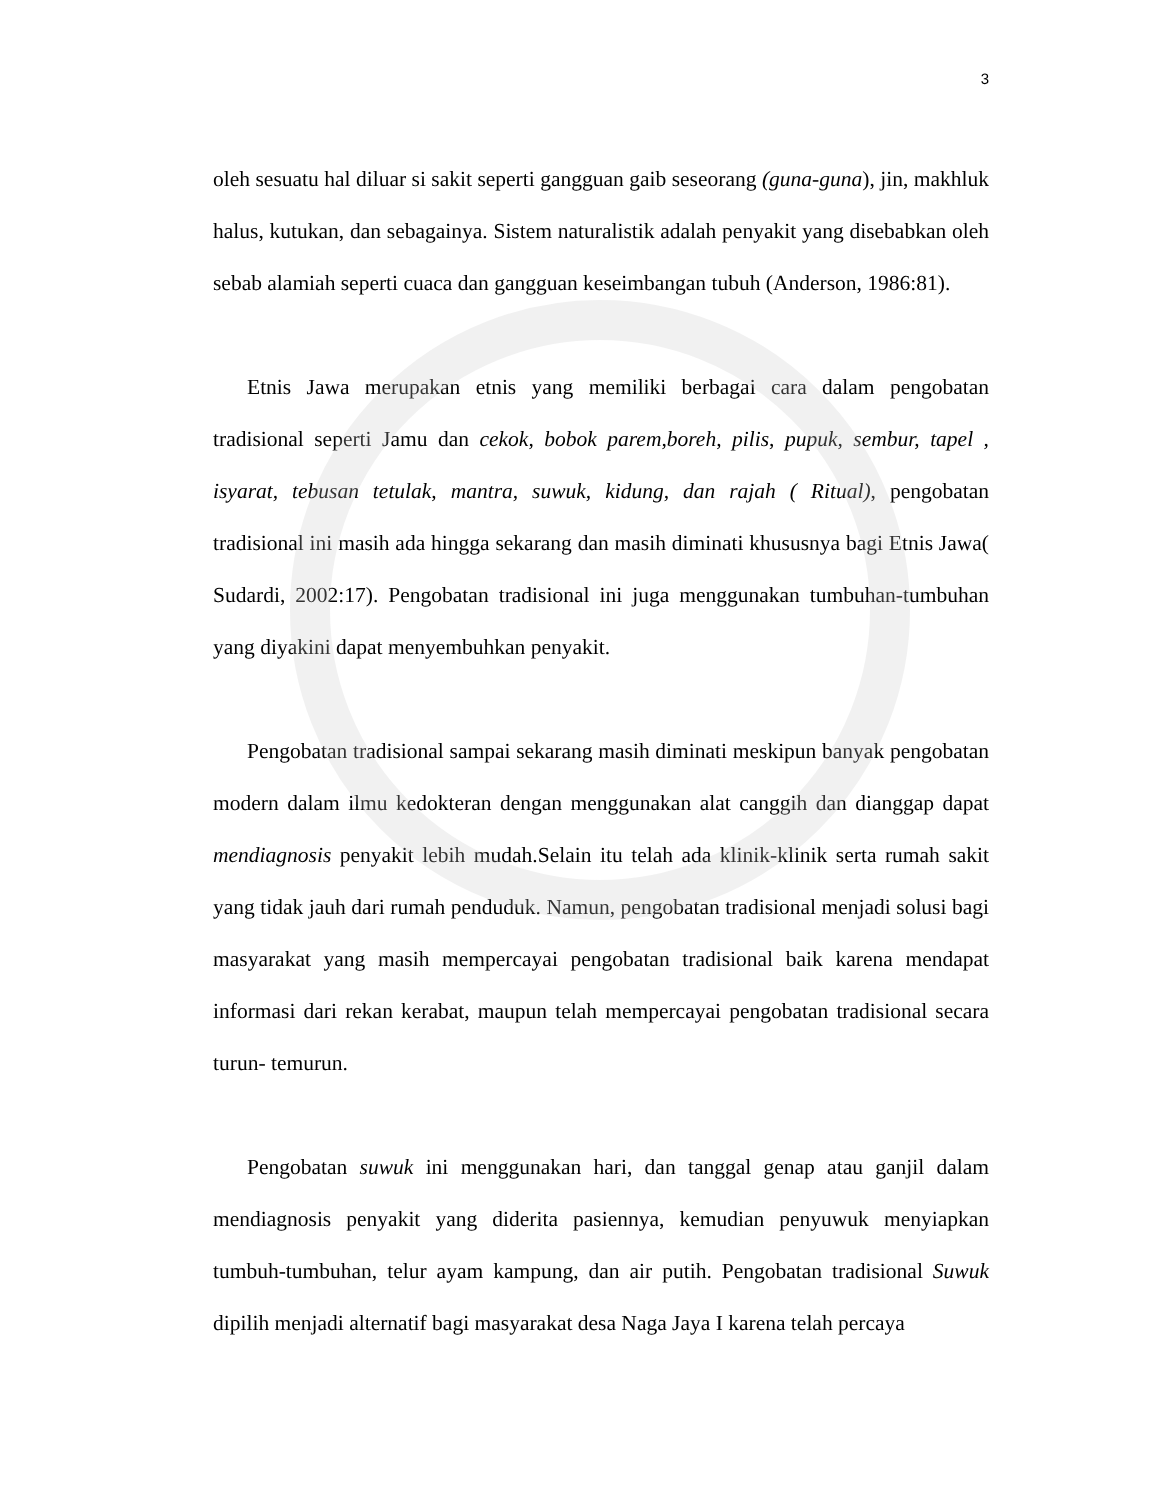3
oleh sesuatu hal diluar si sakit seperti gangguan gaib seseorang (guna-guna), jin, makhluk halus, kutukan, dan sebagainya. Sistem naturalistik adalah penyakit yang disebabkan oleh sebab alamiah seperti cuaca dan gangguan keseimbangan tubuh (Anderson, 1986:81).
Etnis Jawa merupakan etnis yang memiliki berbagai cara dalam pengobatan tradisional seperti Jamu dan cekok, bobok parem,boreh, pilis, pupuk, sembur, tapel , isyarat, tebusan tetulak, mantra, suwuk, kidung, dan rajah ( Ritual), pengobatan tradisional ini masih ada hingga sekarang dan masih diminati khususnya bagi Etnis Jawa( Sudardi, 2002:17). Pengobatan tradisional ini juga menggunakan tumbuhan-tumbuhan yang diyakini dapat menyembuhkan penyakit.
Pengobatan tradisional sampai sekarang masih diminati meskipun banyak pengobatan modern dalam ilmu kedokteran dengan menggunakan alat canggih dan dianggap dapat mendiagnosis penyakit lebih mudah.Selain itu telah ada klinik-klinik serta rumah sakit yang tidak jauh dari rumah penduduk. Namun, pengobatan tradisional menjadi solusi bagi masyarakat yang masih mempercayai pengobatan tradisional baik karena mendapat informasi dari rekan kerabat, maupun telah mempercayai pengobatan tradisional secara turun- temurun.
Pengobatan suwuk ini menggunakan hari, dan tanggal genap atau ganjil dalam mendiagnosis penyakit yang diderita pasiennya, kemudian penyuwuk menyiapkan tumbuh-tumbuhan, telur ayam kampung, dan air putih. Pengobatan tradisional Suwuk dipilih menjadi alternatif bagi masyarakat desa Naga Jaya I karena telah percaya